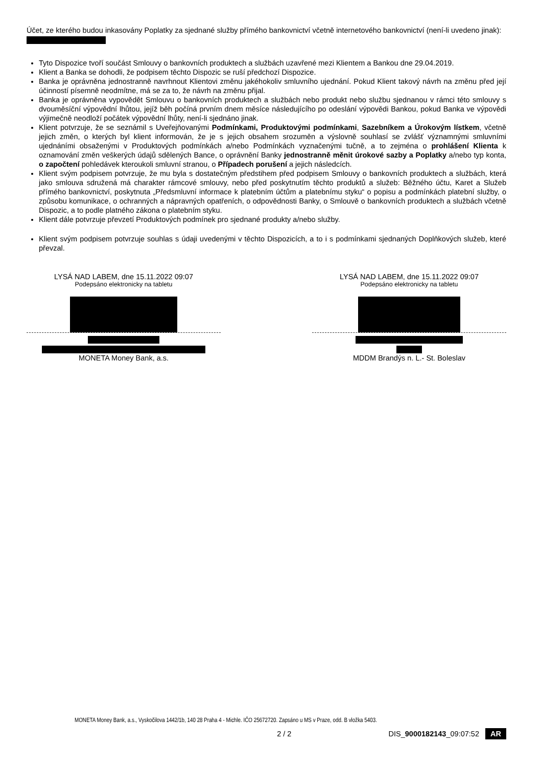Účet, ze kterého budou inkasovány Poplatky za sjednané služby přímého bankovnictví včetně internetového bankovnictví (není-li uvedeno jinak):
Tyto Dispozice tvoří součást Smlouvy o bankovních produktech a službách uzavřené mezi Klientem a Bankou dne 29.04.2019.
Klient a Banka se dohodli, že podpisem těchto Dispozic se ruší předchozí Dispozice.
Banka je oprávněna jednostranně navrhnout Klientovi změnu jakéhokoliv smluvního ujednání. Pokud Klient takový návrh na změnu před její účinností písemně neodmítne, má se za to, že návrh na změnu přijal.
Banka je oprávněna vypovědět Smlouvu o bankovních produktech a službách nebo produkt nebo službu sjednanou v rámci této smlouvy s dvouměsíční výpovědní lhůtou, jejíž běh počíná prvním dnem měsíce následujícího po odeslání výpovědi Bankou, pokud Banka ve výpovědi výjimečně neodloží počátek výpovědní lhůty, není-li sjednáno jinak.
Klient potvrzuje, že se seznámil s Uveřejňovanými Podmínkami, Produktovými podmínkami, Sazebníkem a Úrokovým lístkem, včetně jejich změn, o kterých byl klient informován, že je s jejich obsahem srozuměn a výslovně souhlasí se zvlášť významnými smluvními ujednáními obsaženými v Produktových podmínkách a/nebo Podmínkách vyznačenými tučně, a to zejména o prohlášení Klienta k oznamování změn veškerých údajů sdělených Bance, o oprávnění Banky jednostranně měnit úrokové sazby a Poplatky a/nebo typ konta, o započtení pohledávek kteroukoli smluvní stranou, o Případech porušení a jejich následcích.
Klient svým podpisem potvrzuje, že mu byla s dostatečným předstihem před podpisem Smlouvy o bankovních produktech a službách, která jako smlouva sdružená má charakter rámcové smlouvy, nebo před poskytnutím těchto produktů a služeb: Běžného účtu, Karet a Služeb přímého bankovnictví, poskytnuta „Předsmluvní informace k platebním účtům a platebnímu styku“ o popisu a podmínkách platební služby, o způsobu komunikace, o ochranných a nápravných opatřeních, o odpovědnosti Banky, o Smlouvě o bankovních produktech a službách včetně Dispozic, a to podle platného zákona o platebním styku.
Klient dále potvrzuje převzetí Produktových podmínek pro sjednané produkty a/nebo služby.
Klient svým podpisem potvrzuje souhlas s údaji uvedenými v těchto Dispozicích, a to i s podmínkami sjednaných Doplňkových služeb, které převzal.
LYSÁ NAD LABEM, dne 15.11.2022 09:07
Podepsáno elektronicky na tabletu
MONETA Money Bank, a.s.
LYSÁ NAD LABEM, dne 15.11.2022 09:07
Podepsáno elektronicky na tabletu
MDDM Brandýs n. L.- St. Boleslav
MONETA Money Bank, a.s., Vyskočilova 1442/1b, 140 28 Praha 4 - Michle. IČO 25672720. Zapsáno u MS v Praze, odd. B vložka 5403.
2 / 2 DIS_9000182143_09:07:52 AR